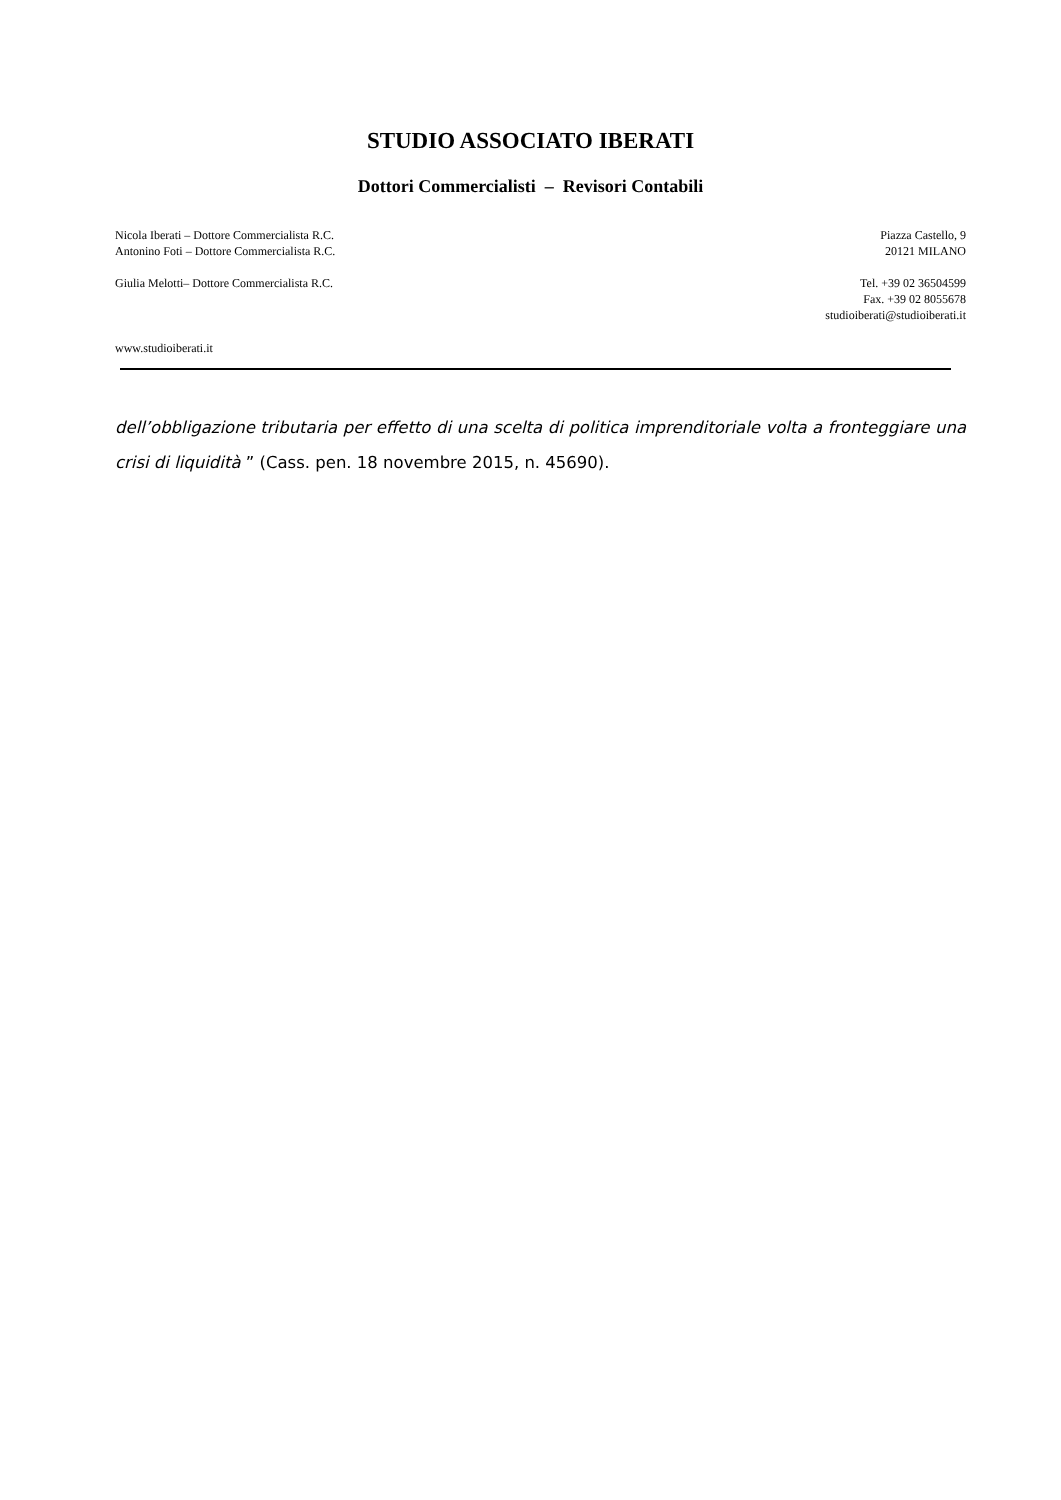STUDIO ASSOCIATO IBERATI
Dottori Commercialisti – Revisori Contabili
Nicola Iberati – Dottore Commercialista R.C.
Antonino Foti – Dottore Commercialista R.C.
Giulia Melotti– Dottore Commercialista R.C.
Piazza Castello, 9
20121 MILANO
Tel. +39 02 36504599
Fax. +39 02 8055678
studioiberati@studioiberati.it
www.studioiberati.it
dell’obbligazione tributaria per effetto di una scelta di politica imprenditoriale volta a fronteggiare una crisi di liquidità ” (Cass. pen. 18 novembre 2015, n. 45690).